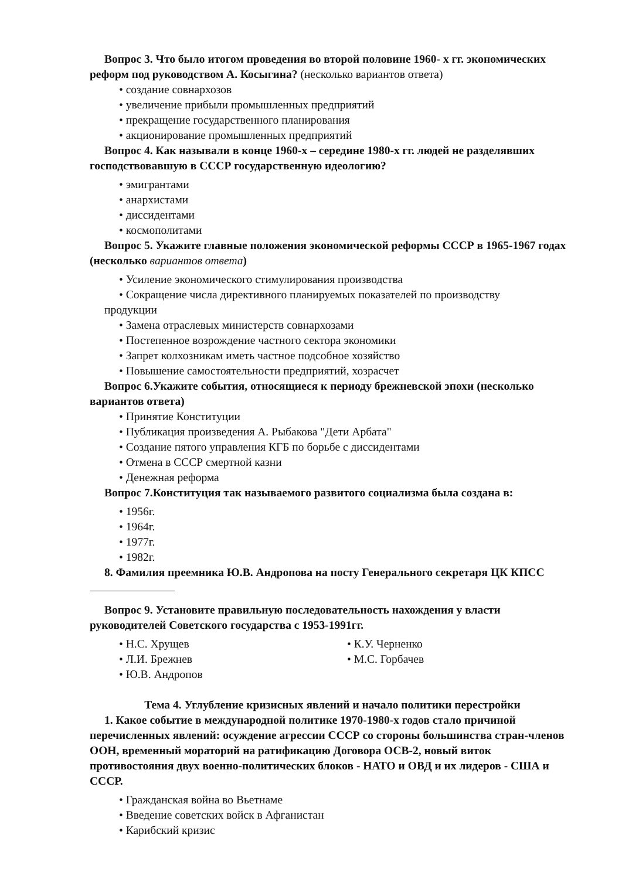Вопрос 3. Что было итогом проведения во второй половине 1960- х гг. экономических реформ под руководством А. Косыгина? (несколько вариантов ответа)
• создание совнархозов
• увеличение прибыли промышленных предприятий
• прекращение государственного планирования
• акционирование промышленных предприятий
Вопрос 4. Как называли в конце 1960-х – середине 1980-х гг. людей не разделявших господствовавшую в СССР государственную идеологию?
• эмигрантами
• анархистами
• диссидентами
• космополитами
Вопрос 5. Укажите главные положения экономической реформы СССР в 1965-1967 годах (несколько вариантов ответа)
• Усиление экономического стимулирования производства
• Сокращение числа директивного планируемых показателей по производству
продукции
• Замена отраслевых министерств совнархозами
• Постепенное возрождение частного сектора экономики
• Запрет колхозникам иметь частное подсобное хозяйство
• Повышение самостоятельности предприятий, хозрасчет
Вопрос 6.Укажите события, относящиеся к периоду брежневской эпохи (несколько вариантов ответа)
• Принятие Конституции
• Публикация произведения А. Рыбакова "Дети Арбата"
• Создание пятого управления КГБ по борьбе с диссидентами
• Отмена в СССР смертной казни
• Денежная реформа
Вопрос 7.Конституция так называемого развитого социализма была создана в:
• 1956г.
• 1964г.
• 1977г.
• 1982г.
8. Фамилия преемника Ю.В. Андропова на посту Генерального секретаря ЦК КПСС
Вопрос 9. Установите правильную последовательность нахождения у власти руководителей Советского государства с 1953-1991гг.
• Н.С. Хрущев
• Л.И. Брежнев
• Ю.В. Андропов
• К.У. Черненко
• М.С. Горбачев
Тема 4. Углубление кризисных явлений и начало политики перестройки
1. Какое событие в международной политике 1970-1980-х годов стало причиной перечисленных явлений: осуждение агрессии СССР со стороны большинства стран-членов ООН, временный мораторий на ратификацию Договора ОСВ-2, новый виток противостояния двух военно-политических блоков - НАТО и ОВД и их лидеров - США и СССР.
• Гражданская война во Вьетнаме
• Введение советских войск в Афганистан
• Карибский кризис